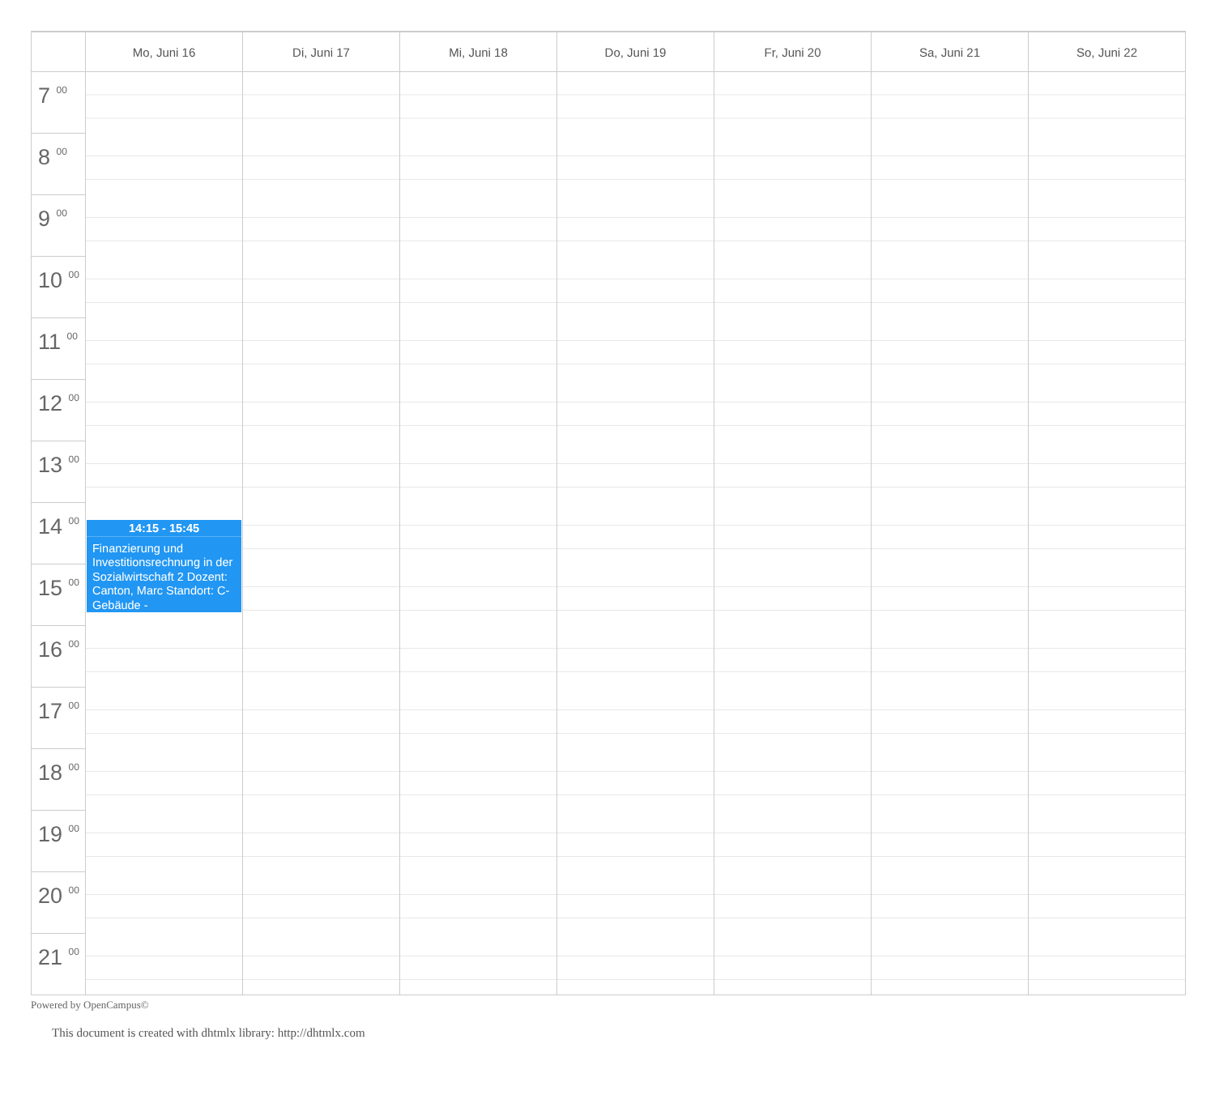| | Mo, Juni 16 | Di, Juni 17 | Mi, Juni 18 | Do, Juni 19 | Fr, Juni 20 | Sa, Juni 21 | So, Juni 22 |
| --- | --- | --- | --- | --- | --- | --- | --- |
| 7 <sup>00</sup> | | | | | | | |
| 8 <sup>00</sup> | | | | | | | |
| 9 <sup>00</sup> | | | | | | | |
| 10 <sup>00</sup> | | | | | | | |
| 11 <sup>00</sup> | | | | | | | |
| 12 <sup>00</sup> | | | | | | | |
| 13 <sup>00</sup> | | | | | | | |
| 14 <sup>00</sup> | 14:15 - 15:45 Finanzierung und Investitionsrechnung in der Sozialwirtschaft 2 Dozent: Canton, Marc Standort: C-Gebäude - | | | | | | |
| 15 <sup>00</sup> | | | | | | | |
| 16 <sup>00</sup> | | | | | | | |
| 17 <sup>00</sup> | | | | | | | |
| 18 <sup>00</sup> | | | | | | | |
| 19 <sup>00</sup> | | | | | | | |
| 20 <sup>00</sup> | | | | | | | |
| 21 <sup>00</sup> | | | | | | | |
Powered by OpenCampus©
This document is created with dhtmlx library: http://dhtmlx.com